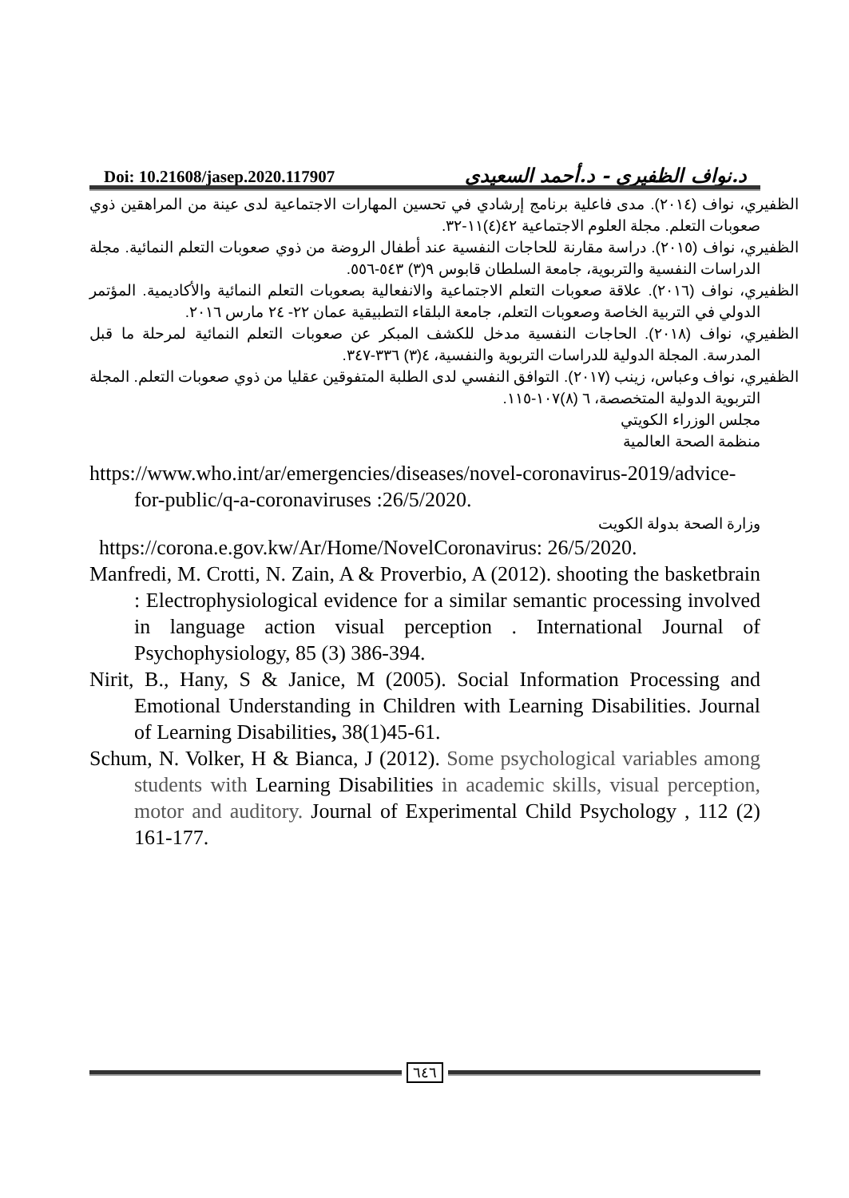Doi: 10.21608/jasep.2020.117907 د.نواف الظفيري - د.أحمد السعيدي
الظفيري، نواف (٢٠١٤). مدى فاعلية برنامج إرشادي في تحسين المهارات الاجتماعية لدى عينة من المراهقين ذوي صعوبات التعلم. مجلة العلوم الاجتماعية ٤٢(٤)١١-٣٢.
الظفيري، نواف (٢٠١٥). دراسة مقارنة للحاجات النفسية عند أطفال الروضة من ذوي صعوبات التعلم النمائية. مجلة الدراسات النفسية والتربوية، جامعة السلطان قابوس ٩(٣) ٥٤٣-٥٥٦.
الظفيري، نواف (٢٠١٦). علاقة صعوبات التعلم الاجتماعية والانفعالية بصعوبات التعلم النمائية والأكاديمية. المؤتمر الدولي في التربية الخاصة وصعوبات التعلم، جامعة البلقاء التطبيقية عمان ٢٢- ٢٤ مارس ٢٠١٦.
الظفيري، نواف (٢٠١٨). الحاجات النفسية مدخل للكشف المبكر عن صعوبات التعلم النمائية لمرحلة ما قبل المدرسة. المجلة الدولية للدراسات التربوية والنفسية، ٤(٣) ٣٣٦-٣٤٧.
الظفيري، نواف وعباس، زينب (٢٠١٧). التوافق النفسي لدى الطلبة المتفوقين عقليا من ذوي صعوبات التعلم. المجلة التربوية الدولية المتخصصة، ٦ (٨)١٠٧-١١٥.
مجلس الوزراء الكويتي
منظمة الصحة العالمية
https://www.who.int/ar/emergencies/diseases/novel-coronavirus-2019/advice-for-public/q-a-coronaviruses :26/5/2020.
وزارة الصحة بدولة الكويت
https://corona.e.gov.kw/Ar/Home/NovelCoronavirus: 26/5/2020.
Manfredi, M. Crotti, N. Zain, A & Proverbio, A (2012). shooting the basketbrain : Electrophysiological evidence for a similar semantic processing involved in language action visual perception . International Journal of Psychophysiology, 85 (3) 386-394.
Nirit, B., Hany, S & Janice, M (2005). Social Information Processing and Emotional Understanding in Children with Learning Disabilities. Journal of Learning Disabilities, 38(1)45-61.
Schum, N. Volker, H & Bianca, J (2012). Some psychological variables among students with Learning Disabilities in academic skills, visual perception, motor and auditory. Journal of Experimental Child Psychology , 112 (2) 161-177.
٦٤٦